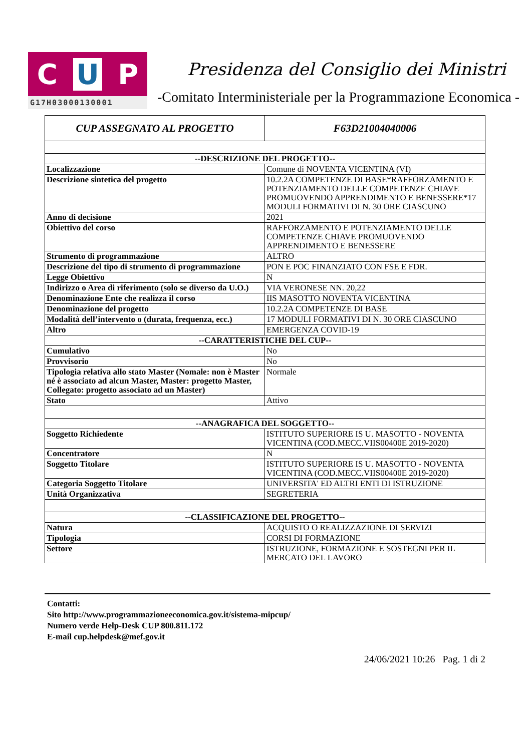C U P
G17H03000130001
Presidenza del Consiglio dei Ministri
-Comitato Interministeriale per la Programmazione Economica -
| CUP ASSEGNATO AL PROGETTO | F63D21004040006 |
| --DESCRIZIONE DEL PROGETTO-- | |
| Localizzazione | Comune di NOVENTA VICENTINA (VI) |
| Descrizione sintetica del progetto | 10.2.2A COMPETENZE DI BASE*RAFFORZAMENTO E POTENZIAMENTO DELLE COMPETENZE CHIAVE PROMUOVENDO APPRENDIMENTO E BENESSERE*17 MODULI FORMATIVI DI N. 30 ORE CIASCUNO |
| Anno di decisione | 2021 |
| Obiettivo del corso | RAFFORZAMENTO E POTENZIAMENTO DELLE COMPETENZE CHIAVE PROMUOVENDO APPRENDIMENTO E BENESSERE |
| Strumento di programmazione | ALTRO |
| Descrizione del tipo di strumento di programmazione | PON E POC FINANZIATO CON FSE E FDR. |
| Legge Obiettivo | N |
| Indirizzo o Area di riferimento (solo se diverso da U.O.) | VIA VERONESE NN. 20,22 |
| Denominazione Ente che realizza il corso | IIS MASOTTO NOVENTA VICENTINA |
| Denominazione del progetto | 10.2.2A COMPETENZE DI BASE |
| Modalità dell’intervento o (durata, frequenza, ecc.) | 17 MODULI FORMATIVI DI N. 30 ORE CIASCUNO |
| Altro | EMERGENZA COVID-19 |
| --CARATTERISTICHE DEL CUP-- | |
| Cumulativo | No |
| Provvisorio | No |
| Tipologia relativa allo stato Master (Nomale: non è Master né è associato ad alcun Master, Master: progetto Master, Collegato: progetto associato ad un Master) | Normale |
| Stato | Attivo |
| --ANAGRAFICA DEL SOGGETTO-- | |
| Soggetto Richiedente | ISTITUTO SUPERIORE IS U. MASOTTO - NOVENTA VICENTINA (COD.MECC.VIIS00400E 2019-2020) |
| Concentratore | N |
| Soggetto Titolare | ISTITUTO SUPERIORE IS U. MASOTTO - NOVENTA VICENTINA (COD.MECC.VIIS00400E 2019-2020) |
| Categoria Soggetto Titolare | UNIVERSITA' ED ALTRI ENTI DI ISTRUZIONE |
| Unità Organizzativa | SEGRETERIA |
| --CLASSIFICAZIONE DEL PROGETTO-- | |
| Natura | ACQUISTO O REALIZZAZIONE DI SERVIZI |
| Tipologia | CORSI DI FORMAZIONE |
| Settore | ISTRUZIONE, FORMAZIONE E SOSTEGNI PER IL MERCATO DEL LAVORO |
Contatti:
Sito http://www.programmazioneeconomica.gov.it/sistema-mipcup/
Numero verde Help-Desk CUP 800.811.172
E-mail cup.helpdesk@mef.gov.it
24/06/2021 10:26 Pag. 1 di 2